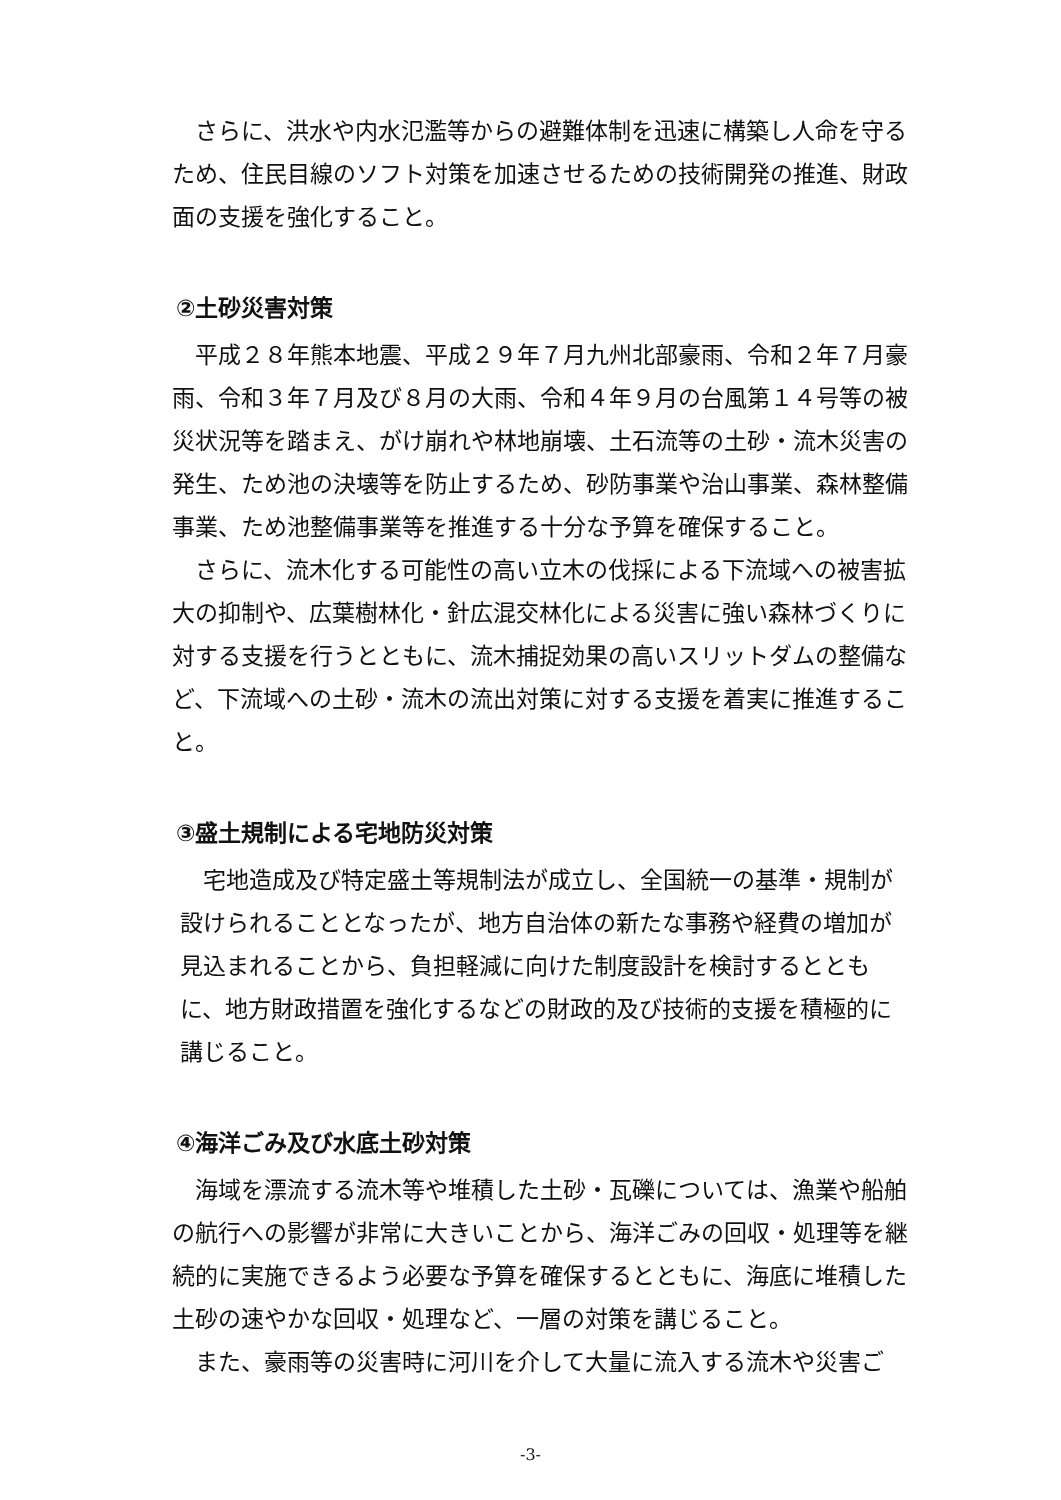さらに、洪水や内水氾濫等からの避難体制を迅速に構築し人命を守るため、住民目線のソフト対策を加速させるための技術開発の推進、財政面の支援を強化すること。
②土砂災害対策
平成２８年熊本地震、平成２９年７月九州北部豪雨、令和２年７月豪雨、令和３年７月及び８月の大雨、令和４年９月の台風第１４号等の被災状況等を踏まえ、がけ崩れや林地崩壊、土石流等の土砂・流木災害の発生、ため池の決壊等を防止するため、砂防事業や治山事業、森林整備事業、ため池整備事業等を推進する十分な予算を確保すること。
さらに、流木化する可能性の高い立木の伐採による下流域への被害拡大の抑制や、広葉樹林化・針広混交林化による災害に強い森林づくりに対する支援を行うとともに、流木捕捉効果の高いスリットダムの整備など、下流域への土砂・流木の流出対策に対する支援を着実に推進すること。
③盛土規制による宅地防災対策
宅地造成及び特定盛土等規制法が成立し、全国統一の基準・規制が設けられることとなったが、地方自治体の新たな事務や経費の増加が見込まれることから、負担軽減に向けた制度設計を検討するとともに、地方財政措置を強化するなどの財政的及び技術的支援を積極的に講じること。
④海洋ごみ及び水底土砂対策
海域を漂流する流木等や堆積した土砂・瓦礫については、漁業や船舶の航行への影響が非常に大きいことから、海洋ごみの回収・処理等を継続的に実施できるよう必要な予算を確保するとともに、海底に堆積した土砂の速やかな回収・処理など、一層の対策を講じること。
また、豪雨等の災害時に河川を介して大量に流入する流木や災害ご
-3-